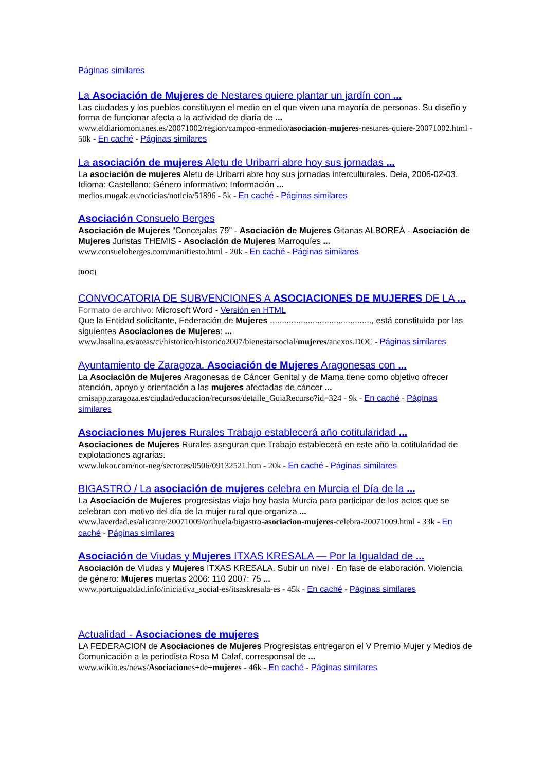Páginas similares
La Asociación de Mujeres de Nestares quiere plantar un jardín con ...
Las ciudades y los pueblos constituyen el medio en el que viven una mayoría de personas. Su diseño y forma de funcionar afecta a la actividad de diaria de ...
www.eldiariomontanes.es/20071002/region/campoo-enmedio/asociacion-mujeres-nestares-quiere-20071002.html - 50k - En caché - Páginas similares
La asociación de mujeres Aletu de Uribarri abre hoy sus jornadas ...
La asociación de mujeres Aletu de Uribarri abre hoy sus jornadas interculturales. Deia, 2006-02-03. Idioma: Castellano; Género informativo: Información ...
medios.mugak.eu/noticias/noticia/51896 - 5k - En caché - Páginas similares
Asociación Consuelo Berges
Asociación de Mujeres “Concejalas 79” - Asociación de Mujeres Gitanas ALBOREÁ - Asociación de Mujeres Juristas THEMIS - Asociación de Mujeres Marroquíes ...
www.consueloberges.com/manifiesto.html - 20k - En caché - Páginas similares
[DOC]
CONVOCATORIA DE SUBVENCIONES A ASOCIACIONES DE MUJERES DE LA ...
Formato de archivo: Microsoft Word - Versión en HTML
Que la Entidad solicitante, Federación de Mujeres ..........................................., está constituida por las siguientes Asociaciones de Mujeres: ...
www.lasalina.es/areas/ci/historico/historico2007/bienestarsocial/mujeres/anexos.DOC - Páginas similares
Ayuntamiento de Zaragoza. Asociación de Mujeres Aragonesas con ...
La Asociación de Mujeres Aragonesas de Cáncer Genital y de Mama tiene como objetivo ofrecer atención, apoyo y orientación a las mujeres afectadas de cáncer ...
cmisapp.zaragoza.es/ciudad/educacion/recursos/detalle_GuiaRecurso?id=324 - 9k - En caché - Páginas similares
Asociaciones Mujeres Rurales Trabajo establecerá año cotitularidad ...
Asociaciones de Mujeres Rurales aseguran que Trabajo establecerá en este año la cotitularidad de explotaciones agrarias.
www.lukor.com/not-neg/sectores/0506/09132521.htm - 20k - En caché - Páginas similares
BIGASTRO / La asociación de mujeres celebra en Murcia el Día de la ...
La Asociación de Mujeres progresistas viaja hoy hasta Murcia para participar de los actos que se celebran con motivo del día de la mujer rural que organiza ...
www.laverdad.es/alicante/20071009/orihuela/bigastro-asociacion-mujeres-celebra-20071009.html - 33k - En caché - Páginas similares
Asociación de Viudas y Mujeres ITXAS KRESALA — Por la Igualdad de ...
Asociación de Viudas y Mujeres ITXAS KRESALA. Subir un nivel · En fase de elaboración. Violencia de género: Mujeres muertas 2006: 110 2007: 75 ...
www.portuigualdad.info/iniciativa_social-es/itsaskresala-es - 45k - En caché - Páginas similares
Actualidad - Asociaciones de mujeres
LA FEDERACION de Asociaciones de Mujeres Progresistas entregaron el V Premio Mujer y Medios de Comunicación a la periodista Rosa M Calaf, corresponsal de ...
www.wikio.es/news/Asociaciones+de+mujeres - 46k - En caché - Páginas similares